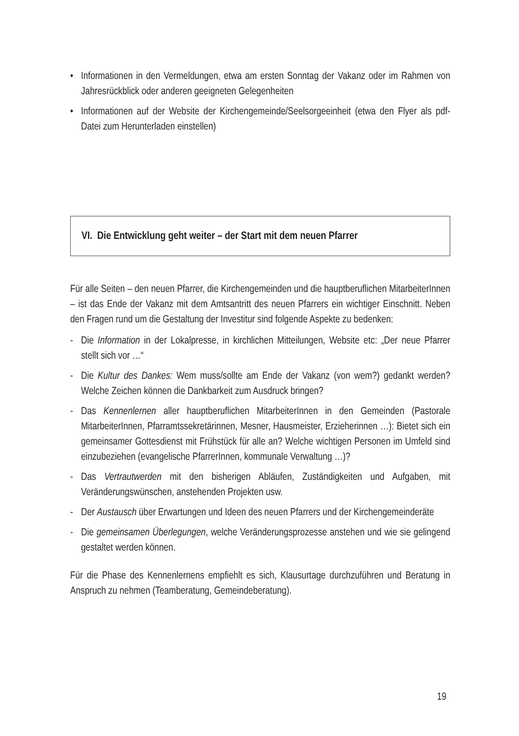• Informationen in den Vermeldungen, etwa am ersten Sonntag der Vakanz oder im Rahmen von Jahresrückblick oder anderen geeigneten Gelegenheiten
• Informationen auf der Website der Kirchengemeinde/Seelsorgeeinheit (etwa den Flyer als pdf-Datei zum Herunterladen einstellen)
VI. Die Entwicklung geht weiter – der Start mit dem neuen Pfarrer
Für alle Seiten – den neuen Pfarrer, die Kirchengemeinden und die hauptberuflichen MitarbeiterInnen – ist das Ende der Vakanz mit dem Amtsantritt des neuen Pfarrers ein wichtiger Einschnitt. Neben den Fragen rund um die Gestaltung der Investitur sind folgende Aspekte zu bedenken:
- Die Information in der Lokalpresse, in kirchlichen Mitteilungen, Website etc: „Der neue Pfarrer stellt sich vor …“
- Die Kultur des Dankes: Wem muss/sollte am Ende der Vakanz (von wem?) gedankt werden? Welche Zeichen können die Dankbarkeit zum Ausdruck bringen?
- Das Kennenlernen aller hauptberuflichen MitarbeiterInnen in den Gemeinden (Pastorale MitarbeiterInnen, Pfarramtssekretärinnen, Mesner, Hausmeister, Erzieherinnen …): Bietet sich ein gemeinsamer Gottesdienst mit Frühstück für alle an? Welche wichtigen Personen im Umfeld sind einzubeziehen (evangelische PfarrerInnen, kommunale Verwaltung …)?
- Das Vertrautwerden mit den bisherigen Abläufen, Zuständigkeiten und Aufgaben, mit Veränderungswünschen, anstehenden Projekten usw.
- Der Austausch über Erwartungen und Ideen des neuen Pfarrers und der Kirchengemeinderäte
- Die gemeinsamen Überlegungen, welche Veränderungsprozesse anstehen und wie sie gelingend gestaltet werden können.
Für die Phase des Kennenlernens empfiehlt es sich, Klausurtage durchzuführen und Beratung in Anspruch zu nehmen (Teamberatung, Gemeindeberatung).
19